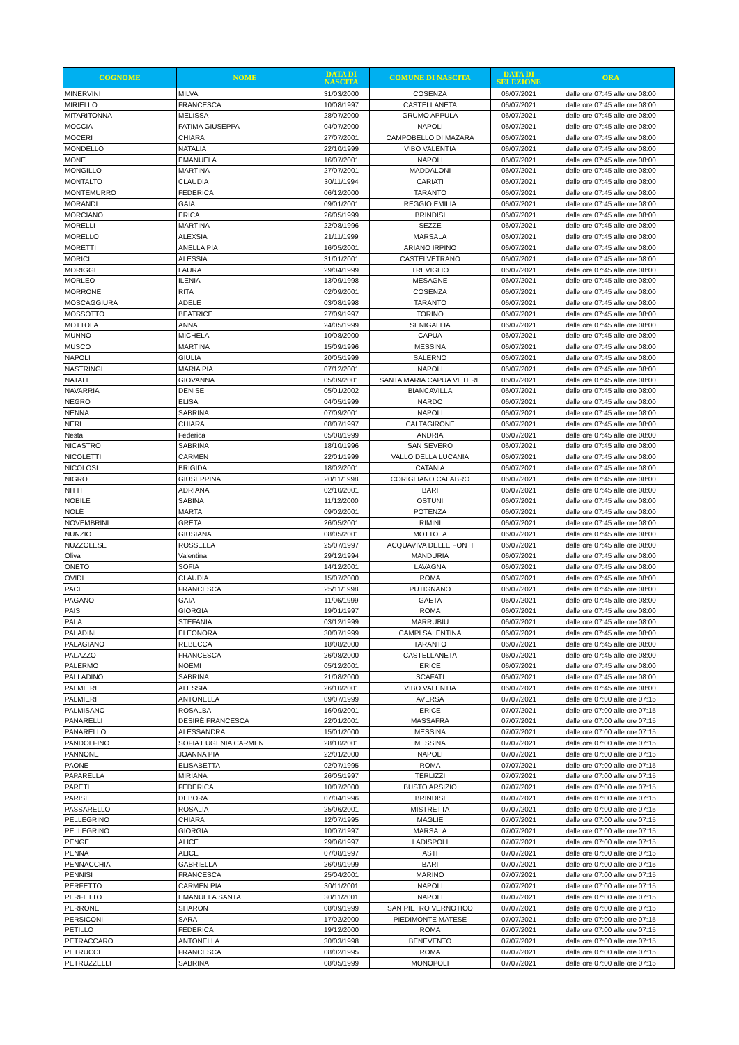| COGNOME | NOME | DATA DI NASCITA | COMUNE DI NASCITA | DATA DI SELEZIONE | ORA |
| --- | --- | --- | --- | --- | --- |
| MINERVINI | MILVA | 31/03/2000 | COSENZA | 06/07/2021 | dalle ore 07:45 alle ore 08:00 |
| MIRIELLO | FRANCESCA | 10/08/1997 | CASTELLANETA | 06/07/2021 | dalle ore 07:45 alle ore 08:00 |
| MITARITONNA | MELISSA | 28/07/2000 | GRUMO APPULA | 06/07/2021 | dalle ore 07:45 alle ore 08:00 |
| MOCCIA | FATIMA GIUSEPPA | 04/07/2000 | NAPOLI | 06/07/2021 | dalle ore 07:45 alle ore 08:00 |
| MOCERI | CHIARA | 27/07/2001 | CAMPOBELLO DI MAZARA | 06/07/2021 | dalle ore 07:45 alle ore 08:00 |
| MONDELLO | NATALIA | 22/10/1999 | VIBO VALENTIA | 06/07/2021 | dalle ore 07:45 alle ore 08:00 |
| MONE | EMANUELA | 16/07/2001 | NAPOLI | 06/07/2021 | dalle ore 07:45 alle ore 08:00 |
| MONGILLO | MARTINA | 27/07/2001 | MADDALONI | 06/07/2021 | dalle ore 07:45 alle ore 08:00 |
| MONTALTO | CLAUDIA | 30/11/1994 | CARIATI | 06/07/2021 | dalle ore 07:45 alle ore 08:00 |
| MONTEMURRO | FEDERICA | 06/12/2000 | TARANTO | 06/07/2021 | dalle ore 07:45 alle ore 08:00 |
| MORANDI | GAIA | 09/01/2001 | REGGIO EMILIA | 06/07/2021 | dalle ore 07:45 alle ore 08:00 |
| MORCIANO | ERICA | 26/05/1999 | BRINDISI | 06/07/2021 | dalle ore 07:45 alle ore 08:00 |
| MORELLI | MARTINA | 22/08/1996 | SEZZE | 06/07/2021 | dalle ore 07:45 alle ore 08:00 |
| MORELLO | ALEXSIA | 21/11/1999 | MARSALA | 06/07/2021 | dalle ore 07:45 alle ore 08:00 |
| MORETTI | ANELLA PIA | 16/05/2001 | ARIANO IRPINO | 06/07/2021 | dalle ore 07:45 alle ore 08:00 |
| MORICI | ALESSIA | 31/01/2001 | CASTELVETRANO | 06/07/2021 | dalle ore 07:45 alle ore 08:00 |
| MORIGGI | LAURA | 29/04/1999 | TREVIGLIO | 06/07/2021 | dalle ore 07:45 alle ore 08:00 |
| MORLEO | ILENIA | 13/09/1998 | MESAGNE | 06/07/2021 | dalle ore 07:45 alle ore 08:00 |
| MORRONE | RITA | 02/09/2001 | COSENZA | 06/07/2021 | dalle ore 07:45 alle ore 08:00 |
| MOSCAGGIURA | ADELE | 03/08/1998 | TARANTO | 06/07/2021 | dalle ore 07:45 alle ore 08:00 |
| MOSSOTTO | BEATRICE | 27/09/1997 | TORINO | 06/07/2021 | dalle ore 07:45 alle ore 08:00 |
| MOTTOLA | ANNA | 24/05/1999 | SENIGALLIA | 06/07/2021 | dalle ore 07:45 alle ore 08:00 |
| MUNNO | MICHELA | 10/08/2000 | CAPUA | 06/07/2021 | dalle ore 07:45 alle ore 08:00 |
| MUSCO | MARTINA | 15/09/1996 | MESSINA | 06/07/2021 | dalle ore 07:45 alle ore 08:00 |
| NAPOLI | GIULIA | 20/05/1999 | SALERNO | 06/07/2021 | dalle ore 07:45 alle ore 08:00 |
| NASTRINGI | MARIA PIA | 07/12/2001 | NAPOLI | 06/07/2021 | dalle ore 07:45 alle ore 08:00 |
| NATALE | GIOVANNA | 05/09/2001 | SANTA MARIA CAPUA VETERE | 06/07/2021 | dalle ore 07:45 alle ore 08:00 |
| NAVARRIA | DENISE | 05/01/2002 | BIANCAVILLA | 06/07/2021 | dalle ore 07:45 alle ore 08:00 |
| NEGRO | ELISA | 04/05/1999 | NARDO | 06/07/2021 | dalle ore 07:45 alle ore 08:00 |
| NENNA | SABRINA | 07/09/2001 | NAPOLI | 06/07/2021 | dalle ore 07:45 alle ore 08:00 |
| NERI | CHIARA | 08/07/1997 | CALTAGIRONE | 06/07/2021 | dalle ore 07:45 alle ore 08:00 |
| Nesta | Federica | 05/08/1999 | ANDRIA | 06/07/2021 | dalle ore 07:45 alle ore 08:00 |
| NICASTRO | SABRINA | 18/10/1996 | SAN SEVERO | 06/07/2021 | dalle ore 07:45 alle ore 08:00 |
| NICOLETTI | CARMEN | 22/01/1999 | VALLO DELLA LUCANIA | 06/07/2021 | dalle ore 07:45 alle ore 08:00 |
| NICOLOSI | BRIGIDA | 18/02/2001 | CATANIA | 06/07/2021 | dalle ore 07:45 alle ore 08:00 |
| NIGRO | GIUSEPPINA | 20/11/1998 | CORIGLIANO CALABRO | 06/07/2021 | dalle ore 07:45 alle ore 08:00 |
| NITTI | ADRIANA | 02/10/2001 | BARI | 06/07/2021 | dalle ore 07:45 alle ore 08:00 |
| NOBILE | SABINA | 11/12/2000 | OSTUNI | 06/07/2021 | dalle ore 07:45 alle ore 08:00 |
| NOLÈ | MARTA | 09/02/2001 | POTENZA | 06/07/2021 | dalle ore 07:45 alle ore 08:00 |
| NOVEMBRINI | GRETA | 26/05/2001 | RIMINI | 06/07/2021 | dalle ore 07:45 alle ore 08:00 |
| NUNZIO | GIUSIANA | 08/05/2001 | MOTTOLA | 06/07/2021 | dalle ore 07:45 alle ore 08:00 |
| NUZZOLESE | ROSSELLA | 25/07/1997 | ACQUAVIVA DELLE FONTI | 06/07/2021 | dalle ore 07:45 alle ore 08:00 |
| Oliva | Valentina | 29/12/1994 | MANDURIA | 06/07/2021 | dalle ore 07:45 alle ore 08:00 |
| ONETO | SOFIA | 14/12/2001 | LAVAGNA | 06/07/2021 | dalle ore 07:45 alle ore 08:00 |
| OVIDI | CLAUDIA | 15/07/2000 | ROMA | 06/07/2021 | dalle ore 07:45 alle ore 08:00 |
| PACE | FRANCESCA | 25/11/1998 | PUTIGNANO | 06/07/2021 | dalle ore 07:45 alle ore 08:00 |
| PAGANO | GAIA | 11/06/1999 | GAETA | 06/07/2021 | dalle ore 07:45 alle ore 08:00 |
| PAIS | GIORGIA | 19/01/1997 | ROMA | 06/07/2021 | dalle ore 07:45 alle ore 08:00 |
| PALA | STEFANIA | 03/12/1999 | MARRUBIU | 06/07/2021 | dalle ore 07:45 alle ore 08:00 |
| PALADINI | ELEONORA | 30/07/1999 | CAMPI SALENTINA | 06/07/2021 | dalle ore 07:45 alle ore 08:00 |
| PALAGIANO | REBECCA | 18/08/2000 | TARANTO | 06/07/2021 | dalle ore 07:45 alle ore 08:00 |
| PALAZZO | FRANCESCA | 26/08/2000 | CASTELLANETA | 06/07/2021 | dalle ore 07:45 alle ore 08:00 |
| PALERMO | NOEMI | 05/12/2001 | ERICE | 06/07/2021 | dalle ore 07:45 alle ore 08:00 |
| PALLADINO | SABRINA | 21/08/2000 | SCAFATI | 06/07/2021 | dalle ore 07:45 alle ore 08:00 |
| PALMIERI | ALESSIA | 26/10/2001 | VIBO VALENTIA | 06/07/2021 | dalle ore 07:45 alle ore 08:00 |
| PALMIERI | ANTONELLA | 09/07/1999 | AVERSA | 07/07/2021 | dalle ore 07:00 alle ore 07:15 |
| PALMISANO | ROSALBA | 16/09/2001 | ERICE | 07/07/2021 | dalle ore 07:00 alle ore 07:15 |
| PANARELLI | DESIRÈ FRANCESCA | 22/01/2001 | MASSAFRA | 07/07/2021 | dalle ore 07:00 alle ore 07:15 |
| PANARELLO | ALESSANDRA | 15/01/2000 | MESSINA | 07/07/2021 | dalle ore 07:00 alle ore 07:15 |
| PANDOLFINO | SOFIA EUGENIA CARMEN | 28/10/2001 | MESSINA | 07/07/2021 | dalle ore 07:00 alle ore 07:15 |
| PANNONE | JOANNA PIA | 22/01/2000 | NAPOLI | 07/07/2021 | dalle ore 07:00 alle ore 07:15 |
| PAONE | ELISABETTA | 02/07/1995 | ROMA | 07/07/2021 | dalle ore 07:00 alle ore 07:15 |
| PAPARELLA | MIRIANA | 26/05/1997 | TERLIZZI | 07/07/2021 | dalle ore 07:00 alle ore 07:15 |
| PARETI | FEDERICA | 10/07/2000 | BUSTO ARSIZIO | 07/07/2021 | dalle ore 07:00 alle ore 07:15 |
| PARISI | DEBORA | 07/04/1996 | BRINDISI | 07/07/2021 | dalle ore 07:00 alle ore 07:15 |
| PASSARELLO | ROSALIA | 25/06/2001 | MISTRETTA | 07/07/2021 | dalle ore 07:00 alle ore 07:15 |
| PELLEGRINO | CHIARA | 12/07/1995 | MAGLIE | 07/07/2021 | dalle ore 07:00 alle ore 07:15 |
| PELLEGRINO | GIORGIA | 10/07/1997 | MARSALA | 07/07/2021 | dalle ore 07:00 alle ore 07:15 |
| PENGE | ALICE | 29/06/1997 | LADISPOLI | 07/07/2021 | dalle ore 07:00 alle ore 07:15 |
| PENNA | ALICE | 07/08/1997 | ASTI | 07/07/2021 | dalle ore 07:00 alle ore 07:15 |
| PENNACCHIA | GABRIELLA | 26/09/1999 | BARI | 07/07/2021 | dalle ore 07:00 alle ore 07:15 |
| PENNISI | FRANCESCA | 25/04/2001 | MARINO | 07/07/2021 | dalle ore 07:00 alle ore 07:15 |
| PERFETTO | CARMEN PIA | 30/11/2001 | NAPOLI | 07/07/2021 | dalle ore 07:00 alle ore 07:15 |
| PERFETTO | EMANUELA SANTA | 30/11/2001 | NAPOLI | 07/07/2021 | dalle ore 07:00 alle ore 07:15 |
| PERRONE | SHARON | 08/09/1999 | SAN PIETRO VERNOTICO | 07/07/2021 | dalle ore 07:00 alle ore 07:15 |
| PERSICONI | SARA | 17/02/2000 | PIEDIMONTE MATESE | 07/07/2021 | dalle ore 07:00 alle ore 07:15 |
| PETILLO | FEDERICA | 19/12/2000 | ROMA | 07/07/2021 | dalle ore 07:00 alle ore 07:15 |
| PETRACCARO | ANTONELLA | 30/03/1998 | BENEVENTO | 07/07/2021 | dalle ore 07:00 alle ore 07:15 |
| PETRUCCI | FRANCESCA | 08/02/1995 | ROMA | 07/07/2021 | dalle ore 07:00 alle ore 07:15 |
| PETRUZZELLI | SABRINA | 08/05/1999 | MONOPOLI | 07/07/2021 | dalle ore 07:00 alle ore 07:15 |